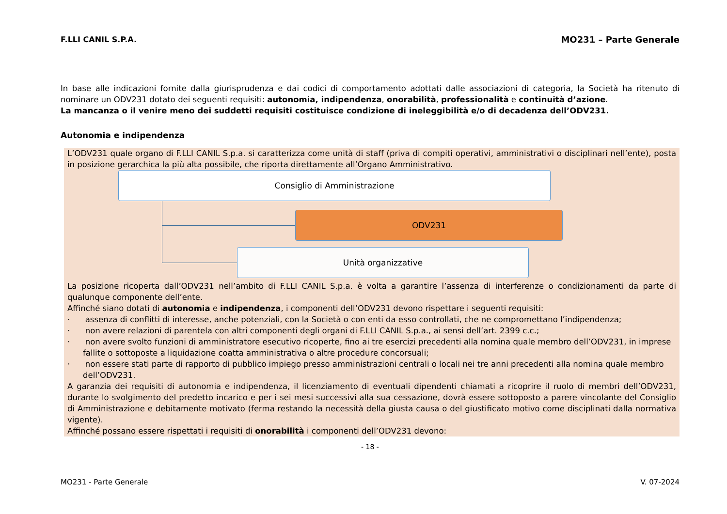F.LLI CANIL S.P.A. MO231 – Parte Generale
In base alle indicazioni fornite dalla giurisprudenza e dai codici di comportamento adottati dalle associazioni di categoria, la Società ha ritenuto di nominare un ODV231 dotato dei seguenti requisiti: autonomia, indipendenza, onorabilità, professionalità e continuità d’azione.
La mancanza o il venire meno dei suddetti requisiti costituisce condizione di ineleggibilità e/o di decadenza dell’ODV231.
Autonomia e indipendenza
L’ODV231 quale organo di F.LLI CANIL S.p.a. si caratterizza come unità di staff (priva di compiti operativi, amministrativi o disciplinari nell’ente), posta in posizione gerarchica la più alta possibile, che riporta direttamente all’Organo Amministrativo.
Consiglio di Amministrazione
ODV231
Unità organizzative
La posizione ricoperta dall’ODV231 nell’ambito di F.LLI CANIL S.p.a. è volta a garantire l’assenza di interferenze o condizionamenti da parte di qualunque componente dell’ente.
Affinché siano dotati di autonomia e indipendenza, i componenti dell’ODV231 devono rispettare i seguenti requisiti:
· assenza di conflitti di interesse, anche potenziali, con la Società o con enti da esso controllati, che ne compromettano l’indipendenza;
· non avere relazioni di parentela con altri componenti degli organi di F.LLI CANIL S.p.a., ai sensi dell’art. 2399 c.c.;
· non avere svolto funzioni di amministratore esecutivo ricoperte, fino ai tre esercizi precedenti alla nomina quale membro dell’ODV231, in imprese fallite o sottoposte a liquidazione coatta amministrativa o altre procedure concorsuali;
· non essere stati parte di rapporto di pubblico impiego presso amministrazioni centrali o locali nei tre anni precedenti alla nomina quale membro dell’ODV231.
A garanzia dei requisiti di autonomia e indipendenza, il licenziamento di eventuali dipendenti chiamati a ricoprire il ruolo di membri dell’ODV231, durante lo svolgimento del predetto incarico e per i sei mesi successivi alla sua cessazione, dovrà essere sottoposto a parere vincolante del Consiglio di Amministrazione e debitamente motivato (ferma restando la necessità della giusta causa o del giustificato motivo come disciplinati dalla normativa vigente).
Affinché possano essere rispettati i requisiti di onorabilità i componenti dell’ODV231 devono:
- 18 -
MO231 - Parte Generale V. 07-2024